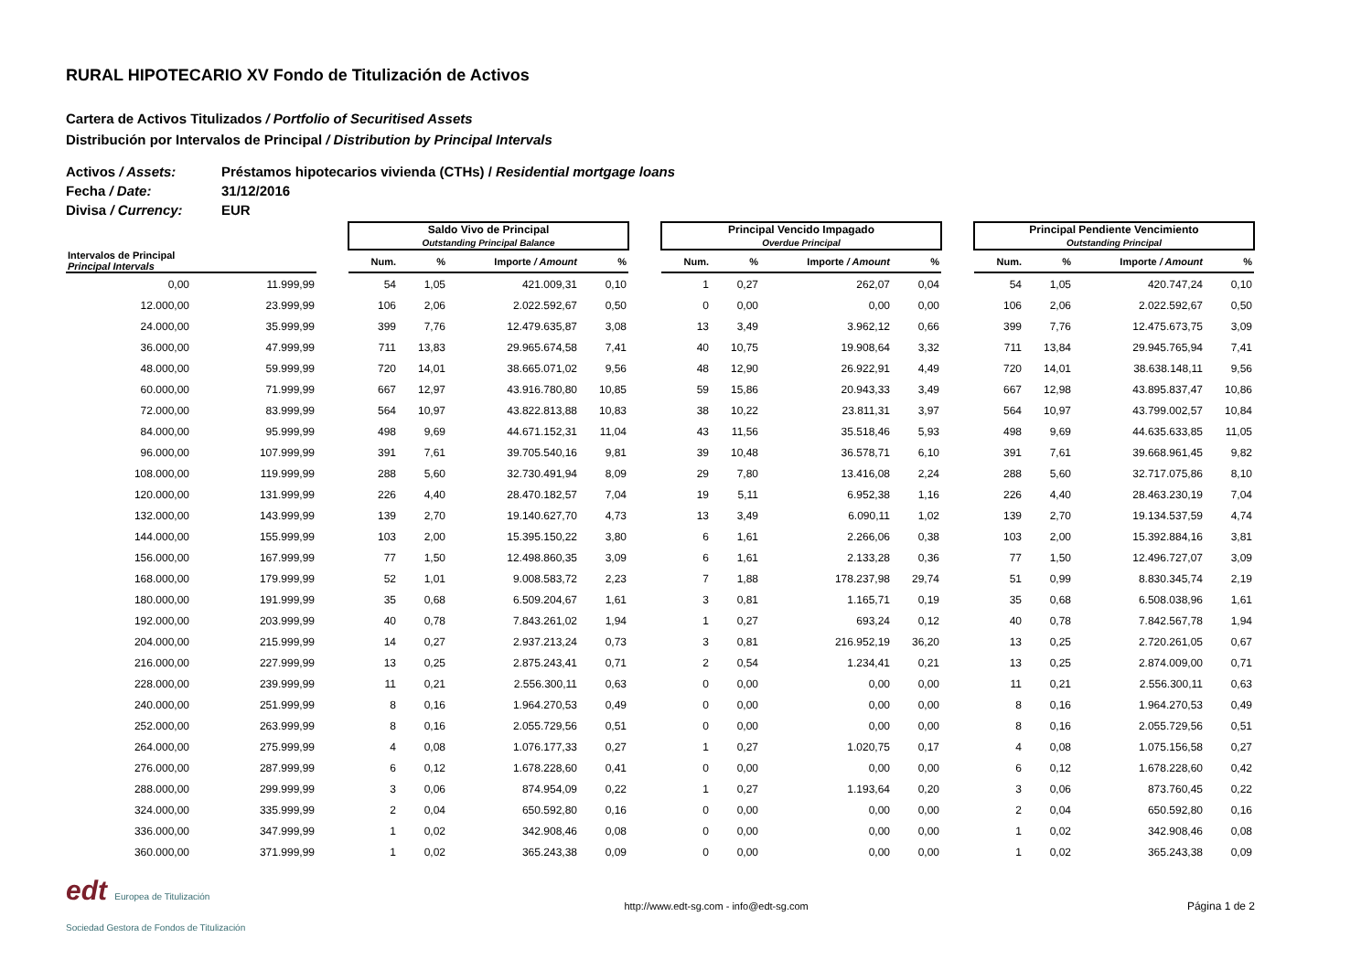RURAL HIPOTECARIO XV Fondo de Titulización de Activos
Cartera de Activos Titulizados / Portfolio of Securitised Assets
Distribución por Intervalos de Principal / Distribution by Principal Intervals
Activos / Assets: Préstamos hipotecarios vivienda (CTHs) / Residential mortgage loans
Fecha / Date: 31/12/2016
Divisa / Currency: EUR
| | | | Saldo Vivo de Principal Outstanding Principal Balance | | | | | Principal Vencido Impagado Overdue Principal | | | | | Principal Pendiente Vencimiento Outstanding Principal | | | |
| --- | --- | --- | --- | --- | --- | --- | --- | --- | --- | --- | --- | --- | --- | --- | --- | --- |
| Intervalos de Principal Principal Intervals | | | Num. | % | Importe / Amount | % | | Num. | % | Importe / Amount | % | | Num. | % | Importe / Amount | % |
| 0,00 | 11.999,99 | | 54 | 1,05 | 421.009,31 | 0,10 | | 1 | 0,27 | 262,07 | 0,04 | | 54 | 1,05 | 420.747,24 | 0,10 |
| 12.000,00 | 23.999,99 | | 106 | 2,06 | 2.022.592,67 | 0,50 | | 0 | 0,00 | 0,00 | 0,00 | | 106 | 2,06 | 2.022.592,67 | 0,50 |
| 24.000,00 | 35.999,99 | | 399 | 7,76 | 12.479.635,87 | 3,08 | | 13 | 3,49 | 3.962,12 | 0,66 | | 399 | 7,76 | 12.475.673,75 | 3,09 |
| 36.000,00 | 47.999,99 | | 711 | 13,83 | 29.965.674,58 | 7,41 | | 40 | 10,75 | 19.908,64 | 3,32 | | 711 | 13,84 | 29.945.765,94 | 7,41 |
| 48.000,00 | 59.999,99 | | 720 | 14,01 | 38.665.071,02 | 9,56 | | 48 | 12,90 | 26.922,91 | 4,49 | | 720 | 14,01 | 38.638.148,11 | 9,56 |
| 60.000,00 | 71.999,99 | | 667 | 12,97 | 43.916.780,80 | 10,85 | | 59 | 15,86 | 20.943,33 | 3,49 | | 667 | 12,98 | 43.895.837,47 | 10,86 |
| 72.000,00 | 83.999,99 | | 564 | 10,97 | 43.822.813,88 | 10,83 | | 38 | 10,22 | 23.811,31 | 3,97 | | 564 | 10,97 | 43.799.002,57 | 10,84 |
| 84.000,00 | 95.999,99 | | 498 | 9,69 | 44.671.152,31 | 11,04 | | 43 | 11,56 | 35.518,46 | 5,93 | | 498 | 9,69 | 44.635.633,85 | 11,05 |
| 96.000,00 | 107.999,99 | | 391 | 7,61 | 39.705.540,16 | 9,81 | | 39 | 10,48 | 36.578,71 | 6,10 | | 391 | 7,61 | 39.668.961,45 | 9,82 |
| 108.000,00 | 119.999,99 | | 288 | 5,60 | 32.730.491,94 | 8,09 | | 29 | 7,80 | 13.416,08 | 2,24 | | 288 | 5,60 | 32.717.075,86 | 8,10 |
| 120.000,00 | 131.999,99 | | 226 | 4,40 | 28.470.182,57 | 7,04 | | 19 | 5,11 | 6.952,38 | 1,16 | | 226 | 4,40 | 28.463.230,19 | 7,04 |
| 132.000,00 | 143.999,99 | | 139 | 2,70 | 19.140.627,70 | 4,73 | | 13 | 3,49 | 6.090,11 | 1,02 | | 139 | 2,70 | 19.134.537,59 | 4,74 |
| 144.000,00 | 155.999,99 | | 103 | 2,00 | 15.395.150,22 | 3,80 | | 6 | 1,61 | 2.266,06 | 0,38 | | 103 | 2,00 | 15.392.884,16 | 3,81 |
| 156.000,00 | 167.999,99 | | 77 | 1,50 | 12.498.860,35 | 3,09 | | 6 | 1,61 | 2.133,28 | 0,36 | | 77 | 1,50 | 12.496.727,07 | 3,09 |
| 168.000,00 | 179.999,99 | | 52 | 1,01 | 9.008.583,72 | 2,23 | | 7 | 1,88 | 178.237,98 | 29,74 | | 51 | 0,99 | 8.830.345,74 | 2,19 |
| 180.000,00 | 191.999,99 | | 35 | 0,68 | 6.509.204,67 | 1,61 | | 3 | 0,81 | 1.165,71 | 0,19 | | 35 | 0,68 | 6.508.038,96 | 1,61 |
| 192.000,00 | 203.999,99 | | 40 | 0,78 | 7.843.261,02 | 1,94 | | 1 | 0,27 | 693,24 | 0,12 | | 40 | 0,78 | 7.842.567,78 | 1,94 |
| 204.000,00 | 215.999,99 | | 14 | 0,27 | 2.937.213,24 | 0,73 | | 3 | 0,81 | 216.952,19 | 36,20 | | 13 | 0,25 | 2.720.261,05 | 0,67 |
| 216.000,00 | 227.999,99 | | 13 | 0,25 | 2.875.243,41 | 0,71 | | 2 | 0,54 | 1.234,41 | 0,21 | | 13 | 0,25 | 2.874.009,00 | 0,71 |
| 228.000,00 | 239.999,99 | | 11 | 0,21 | 2.556.300,11 | 0,63 | | 0 | 0,00 | 0,00 | 0,00 | | 11 | 0,21 | 2.556.300,11 | 0,63 |
| 240.000,00 | 251.999,99 | | 8 | 0,16 | 1.964.270,53 | 0,49 | | 0 | 0,00 | 0,00 | 0,00 | | 8 | 0,16 | 1.964.270,53 | 0,49 |
| 252.000,00 | 263.999,99 | | 8 | 0,16 | 2.055.729,56 | 0,51 | | 0 | 0,00 | 0,00 | 0,00 | | 8 | 0,16 | 2.055.729,56 | 0,51 |
| 264.000,00 | 275.999,99 | | 4 | 0,08 | 1.076.177,33 | 0,27 | | 1 | 0,27 | 1.020,75 | 0,17 | | 4 | 0,08 | 1.075.156,58 | 0,27 |
| 276.000,00 | 287.999,99 | | 6 | 0,12 | 1.678.228,60 | 0,41 | | 0 | 0,00 | 0,00 | 0,00 | | 6 | 0,12 | 1.678.228,60 | 0,42 |
| 288.000,00 | 299.999,99 | | 3 | 0,06 | 874.954,09 | 0,22 | | 1 | 0,27 | 1.193,64 | 0,20 | | 3 | 0,06 | 873.760,45 | 0,22 |
| 324.000,00 | 335.999,99 | | 2 | 0,04 | 650.592,80 | 0,16 | | 0 | 0,00 | 0,00 | 0,00 | | 2 | 0,04 | 650.592,80 | 0,16 |
| 336.000,00 | 347.999,99 | | 1 | 0,02 | 342.908,46 | 0,08 | | 0 | 0,00 | 0,00 | 0,00 | | 1 | 0,02 | 342.908,46 | 0,08 |
| 360.000,00 | 371.999,99 | | 1 | 0,02 | 365.243,38 | 0,09 | | 0 | 0,00 | 0,00 | 0,00 | | 1 | 0,02 | 365.243,38 | 0,09 |
edt Europea de Titulización
Sociedad Gestora de Fondos de Titulización
http://www.edt-sg.com - info@edt-sg.com
Página 1 de 2